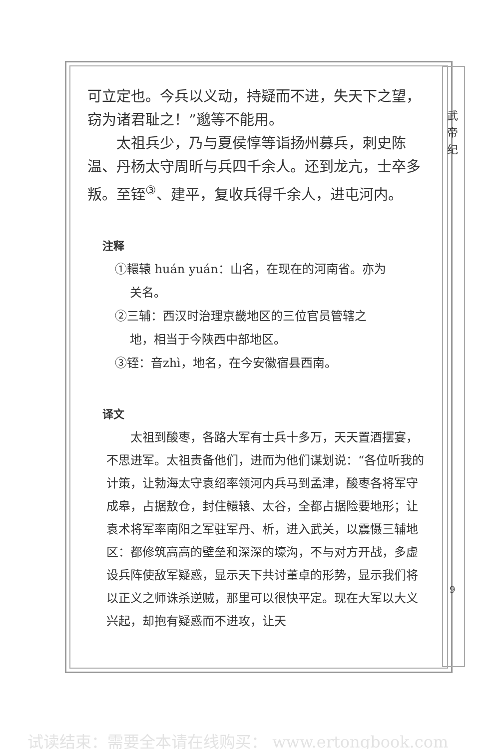武 帝 纪
可立定也。今兵以义动，持疑而不进，失天下之望，窃为诸君耻之！”邈等不能用。
太祖兵少，乃与夏侯惇等诣扬州募兵，刺史陈温、丹杨太守周昕与兵四千余人。还到龙亢，士卒多叛。至铚<sup>③</sup>、建平，复收兵得千余人，进屯河内。
注释
①轘辕 huán yuán：山名，在现在的河南省。亦为
关名。
②三辅：西汉时治理京畿地区的三位官员管辖之
地，相当于今陕西中部地区。
③铚：音zhì，地名，在今安徽宿县西南。
译文
太祖到酸枣，各路大军有士兵十多万，天天置酒摆宴，不思进军。太祖责备他们，进而为他们谋划说：“各位听我的计策，让勃海太守袁绍率领河内兵马到孟津，酸枣各将军守成皋，占据敖仓，封住轘辕、太谷，全都占据险要地形；让袁术将军率南阳之军驻军丹、析，进入武关，以震慑三辅地区：都修筑高高的壁垒和深深的壕沟，不与对方开战，多虚设兵阵使敌军疑惑，显示天下共讨董卓的形势，显示我们将以正义之师诛杀逆贼，那里可以很快平定。现在大军以大义兴起，却抱有疑惑而不进攻，让天
9
试读结束：需要全本请在线购买： www.ertongbook.com